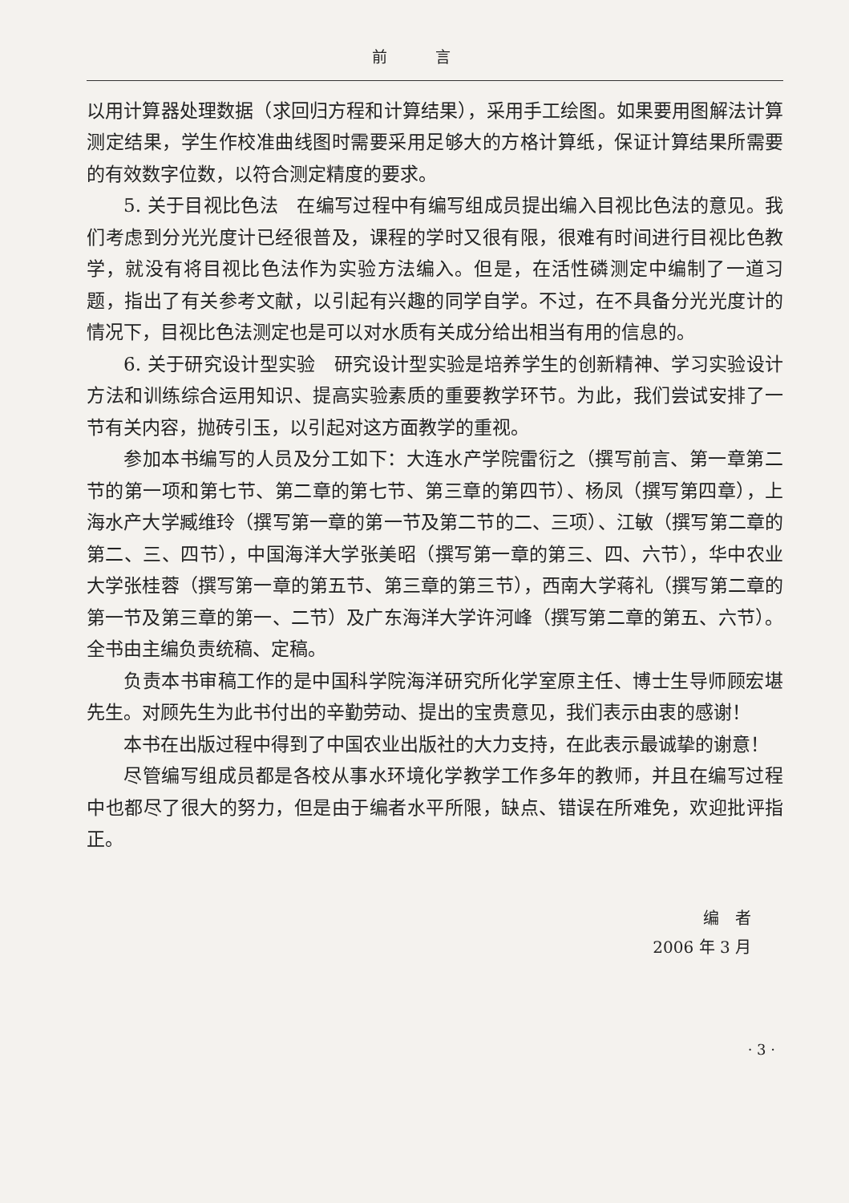前言
以用计算器处理数据（求回归方程和计算结果），采用手工绘图。如果要用图解法计算测定结果，学生作校准曲线图时需要采用足够大的方格计算纸，保证计算结果所需要的有效数字位数，以符合测定精度的要求。
5. 关于目视比色法　在编写过程中有编写组成员提出编入目视比色法的意见。我们考虑到分光光度计已经很普及，课程的学时又很有限，很难有时间进行目视比色教学，就没有将目视比色法作为实验方法编入。但是，在活性磷测定中编制了一道习题，指出了有关参考文献，以引起有兴趣的同学自学。不过，在不具备分光光度计的情况下，目视比色法测定也是可以对水质有关成分给出相当有用的信息的。
6. 关于研究设计型实验　研究设计型实验是培养学生的创新精神、学习实验设计方法和训练综合运用知识、提高实验素质的重要教学环节。为此，我们尝试安排了一节有关内容，抛砖引玉，以引起对这方面教学的重视。
参加本书编写的人员及分工如下：大连水产学院雷衍之（撰写前言、第一章第二节的第一项和第七节、第二章的第七节、第三章的第四节）、杨凤（撰写第四章），上海水产大学臧维玲（撰写第一章的第一节及第二节的二、三项）、江敏（撰写第二章的第二、三、四节），中国海洋大学张美昭（撰写第一章的第三、四、六节），华中农业大学张桂蓉（撰写第一章的第五节、第三章的第三节），西南大学蒋礼（撰写第二章的第一节及第三章的第一、二节）及广东海洋大学许河峰（撰写第二章的第五、六节）。全书由主编负责统稿、定稿。
负责本书审稿工作的是中国科学院海洋研究所化学室原主任、博士生导师顾宏堪先生。对顾先生为此书付出的辛勤劳动、提出的宝贵意见，我们表示由衷的感谢！
本书在出版过程中得到了中国农业出版社的大力支持，在此表示最诚挚的谢意！
尽管编写组成员都是各校从事水环境化学教学工作多年的教师，并且在编写过程中也都尽了很大的努力，但是由于编者水平所限，缺点、错误在所难免，欢迎批评指正。
编　者
2006 年 3 月
· 3 ·